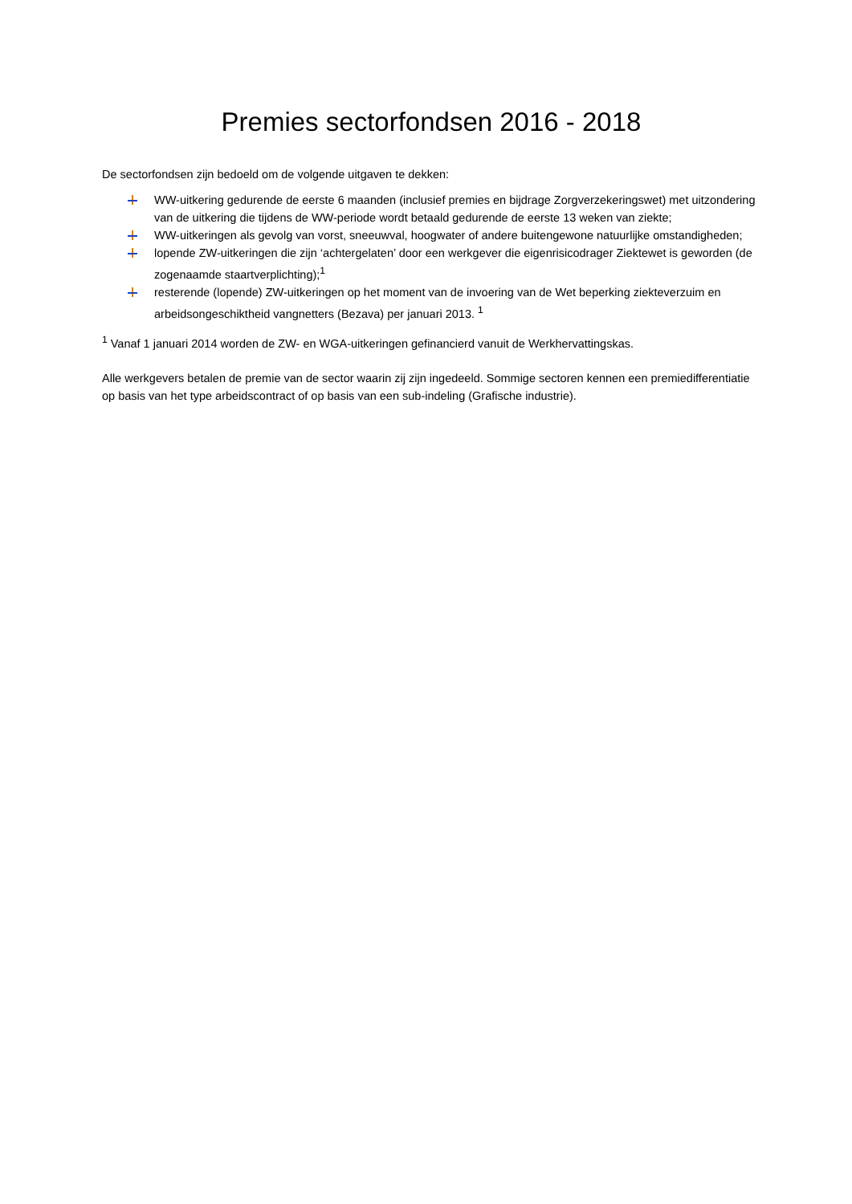Premies sectorfondsen 2016 - 2018
De sectorfondsen zijn bedoeld om de volgende uitgaven te dekken:
WW-uitkering gedurende de eerste 6 maanden (inclusief premies en bijdrage Zorgverzekeringswet) met uitzondering van de uitkering die tijdens de WW-periode wordt betaald gedurende de eerste 13 weken van ziekte;
WW-uitkeringen als gevolg van vorst, sneeuwval, hoogwater of andere buitengewone natuurlijke omstandigheden;
lopende ZW-uitkeringen die zijn ‘achtergelaten’ door een werkgever die eigenrisicodrager Ziektewet is geworden (de zogenaamde staartverplichting);<sup>1</sup>
resterende (lopende) ZW-uitkeringen op het moment van de invoering van de Wet beperking ziekteverzuim en arbeidsongeschiktheid vangnetters (Bezava) per januari 2013. <sup>1</sup>
<sup>1</sup> Vanaf 1 januari 2014 worden de ZW- en WGA-uitkeringen gefinancierd vanuit de Werkhervattingskas.
Alle werkgevers betalen de premie van de sector waarin zij zijn ingedeeld. Sommige sectoren kennen een premiedifferentiatie op basis van het type arbeidscontract of op basis van een sub-indeling (Grafische industrie).